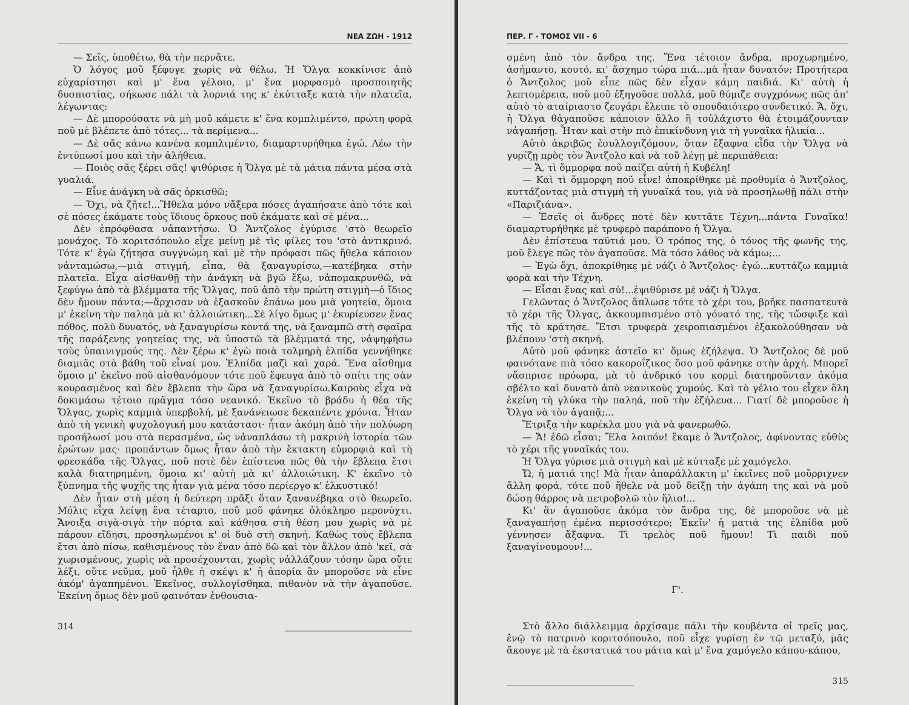ΝΕΑ ΖΩΗ - 1912
— Σεῖς, ὑποθέτω, θὰ τὴν περνᾶτε.
Ὁ λόγος μοῦ ξέφυγε χωρὶς νὰ θέλω. Ἡ Ὄλγα κοκκίνισε ἀπὸ εὐχαρίστησι καὶ μ' ἕνα γέλοιο, μ' ἕνα μορφασμὸ προσποιητῆς δυσπιστίας, σήκωσε πάλι τὰ λορνιά της κ' ἐκύτταξε κατὰ τὴν πλατεῖα, λέγωντας:
— Δὲ μπορούσατε νὰ μὴ μοῦ κάμετε κ' ἕνα κομπλιμέντο, πρώτη φορὰ ποῦ μὲ βλέπετε ἀπὸ τότες... τὰ περίμενα...
— Δὲ σᾶς κάνω κανένα κομπλιμέντο, διαμαρτυρήθηκα ἐγώ. Λέω τὴν ἐντύπωσί μου καὶ τὴν ἀλήθεια.
— Ποιὸς σᾶς ξέρει σᾶς! ψιθύρισε ἡ Ὄλγα μὲ τὰ μάτια πάντα μέσα στὰ γυαλιά.
— Εἶνε ἀνάγκη νὰ σᾶς ὁρκισθῶ;
— Ὄχι, νὰ ζῆτε!...Ἤθελα μόνο νἄξερα πόσες ἀγαπήσατε ἀπὸ τότε καὶ σὲ πόσες ἐκάματε τοὺς ἴδιους ὅρκους ποῦ ἐκάματε καὶ σὲ μένα...
Δὲν ἐπρόφθασα νἀπαντήσω. Ὁ Ἄντζολος ἐγύρισε 'στὸ θεωρεῖο μονάχος. Τὸ κοριτσόπουλο εἶχε μείνῃ μὲ τὶς φίλες του 'στὸ ἀντικρινό. Τότε κ' ἐγὼ ζήτησα συγγνώμη καὶ μὲ τὴν πρόφασι πῶς ἤθελα κάποιον νἀνταμώσω,—μιὰ στιγμή, εἶπα, θὰ ξαναγυρίσω,—κατέβηκα στὴν πλατεῖα. Εἶχα αἰσθανθῇ τὴν ἀνάγκη νὰ βγῶ ἔξω, νἀπομακρυνθῶ, νὰ ξεφύγω ἀπὸ τὰ βλέμματα τῆς Ὄλγας, ποῦ ἀπὸ τὴν πρώτη στιγμὴ—ὁ ἴδιος δὲν ἤμουν πάντα;—ἄρχισαν νὰ ἐξασκοῦν ἐπάνω μου μιὰ γοητεία, ὅμοια μ' ἐκείνη τὴν παληὰ μὰ κι' ἀλλοιώτικη...Σὲ λίγο ὅμως μ' ἐκυρίευσεν ἕνας πόθος, πολὺ δυνατός, νὰ ξαναγυρίσω κοντά της, νὰ ξαναμπῶ στὴ σφαῖρα τῆς παράξενης γοητείας της, νὰ ὑποστῶ τὰ βλέμματά της, νἀψηφήσω τοὺς ὑπαινιγμούς της. Δὲν ξέρω κ' ἐγὼ ποιὰ τολμηρὴ ἐλπίδα γεννήθηκε διαμιᾶς στὰ βάθη τοῦ εἶναί μου. Ἐλπίδα μαζὶ καὶ χαρά. Ἕνα αἴσθημα ὅμοιο μ' ἐκεῖνο ποῦ αἰσθανόμουν τότε ποῦ ἔφευγα ἀπὸ τὸ σπίτι της σὰν κουρασμένος καὶ δὲν ἔβλεπα τὴν ὥρα νὰ ξαναγυρίσω.Καιροὺς εἶχα νὰ δοκιμάσω τέτοιο πρᾶγμα τόσο νεανικό. Ἐκεῖνο τὸ βράδυ ἡ θέα τῆς Ὄλγας, χωρὶς καμμιὰ ὑπερβολή, μὲ ξανάνειωσε δεκαπέντε χρόνια. Ἦταν ἀπὸ τὴ γενικὴ ψυχολογική μου κατάστασι· ἦταν ἀκόμη ἀπὸ τὴν πολύωρη προσήλωσί μου στὰ περασμένα, ὡς νἀναπλάσω τὴ μακρινὴ ἱστορία τῶν ἐρώτων μας· προπάντων ὅμως ἦταν ἀπὸ τὴν ἔκτακτη εὐμορφιὰ καὶ τὴ φρεσκάδα τῆς Ὄλγας, ποῦ ποτὲ δὲν ἐπίστευα πῶς θὰ τὴν ἔβλεπα ἔτσι καλὰ διατηρημένη, ὅμοια κι' αὐτὴ μὰ κι' ἀλλοιώτικη. Κ' ἐκεῖνο τὸ ξύπνημα τῆς ψυχῆς της ἦταν γιὰ μένα τόσο περίεργο κ' ἑλκυστικό!
Δὲν ἦταν στὴ μέση ἡ δεύτερη πρᾶξι ὅταν ξανανέβηκα στὸ θεωρεῖο. Μόλις εἶχα λείψῃ ἕνα τέταρτο, ποῦ μοῦ φάνηκε ὁλόκληρο μερονύχτι. Ἄνοιξα σιγὰ-σιγὰ τὴν πόρτα καὶ κάθησα στὴ θέση μου χωρὶς νὰ μὲ πάρουν εἴδησι, προσηλωμένοι κ' οἱ δυὸ στὴ σκηνή. Καθὼς τοὺς ἔβλεπα ἔτσι ἀπὸ πίσω, καθισμένους τὸν ἕναν ἀπὸ δῶ καὶ τὸν ἄλλον ἀπὸ 'κεῖ, σὰ χωρισμένους, χωρὶς νὰ προσέχουνται, χωρὶς νἀλλάζουν τόσην ὥρα οὔτε λέξι, οὔτε νεῦμα, μοῦ ἦλθε ἡ σκέψι κ' ἡ ἀπορία ἂν μποροῦσε νὰ εἶνε ἀκόμ' ἀγαπημένοι. Ἐκεῖνος, συλλογίσθηκα, πιθανὸν νὰ τὴν ἀγαποῦσε. Ἐκείνη ὅμως δὲν μοῦ φαινόταν ἐνθουσια-
314 ______________________________
ΠΕΡ. Γ - ΤΟΜΟΣ VII - 6
σμένη ἀπὸ τὸν ἄνδρα της. Ἕνα τέτοιον ἄνδρα, προχωρημένο, ἀσήμαντο, κουτό, κι' ἄσχημο τώρα πιά...μὰ ἦταν δυνατόν; Προτήτερα ὁ Ἄντζολος μοῦ εἶπε πῶς δὲν εἶχαν κάμη παιδιά. Κι' αὐτὴ ἡ λεπτομέρεια, ποῦ μοῦ ἐξηγοῦσε πολλά, μοῦ θύμιζε συγχρόνως πῶς ἀπ' αὐτὸ τὸ αταίριαστο ζευγάρι ἔλειπε τὸ σπουδαιότερο συνδετικό. Ἄ, ὄχι, ἡ Ὄλγα θἀγαποῦσε κάποιον ἄλλο ἢ τοὐλάχιστο θὰ ἑτοιμάζουνταν νἀγαπήσῃ. Ἦταν καὶ στὴν πιὸ ἐπικίνδυνη γιὰ τὴ γυναῖκα ἡλικία...
Αὐτὸ ἀκριβῶς ἐσυλλογιζόμουν, ὅταν ἔξαφνα εἶδα τὴν Ὄλγα νὰ γυρίζῃ πρὸς τὸν Ἄντζολο καὶ νὰ τοῦ λέγῃ μὲ περιπάθεια:
— Ἄ, τὶ ὄμμορφα ποῦ παίζει αὐτὴ ἡ Κυβέλη!
— Καὶ τὶ ὄμμορφη ποῦ εἶνε! ἀποκρίθηκε μὲ προθυμία ὁ Ἄντζολος, κυττάζοντας μιὰ στιγμὴ τὴ γυναῖκά του, γιὰ νὰ προσηλωθῇ πάλι στὴν «Παριζιάνα».
— Ἐσεῖς οἱ ἄνδρες ποτὲ δὲν κυττᾶτε Τέχνη...πάντα Γυναῖκα! διαμαρτυρήθηκε μὲ τρυφερὸ παράπονο ἡ Ὄλγα.
Δὲν ἐπίστευα ταῦτιά μου. Ὁ τρόπος της, ὁ τόνος τῆς φωνῆς της, μοῦ ἔλεγε πῶς τὸν ἀγαποῦσε. Μὰ τόσο λάθος νὰ κάμω;...
— Ἐγὼ ὄχι, ἀποκρίθηκε μὲ νάζι ὁ Ἄντζολος· ἐγώ...κυττάζω καμμιὰ φορὰ καὶ τὴν Τέχνη.
— Εἶσαι ἕνας καὶ σύ!...ἐψιθύρισε μὲ νάζι ἡ Ὄλγα.
Γελῶντας ὁ Ἄντζολος ἅπλωσε τότε τὸ χέρι του, βρῆκε πασπατευτὰ τὸ χέρι τῆς Ὄλγας, ἀκκουμπισμένο στὸ γόνατό της, τῆς τὤσφιξε καὶ τῆς τὸ κράτησε. Ἔτσι τρυφερὰ χειροπιασμένοι ἐξακολούθησαν νὰ βλέπουν 'στὴ σκηνή.
Αὐτὸ μοῦ φάνηκε ἀστεῖο κι' ὅμως ἐζήλεψα. Ὁ Ἄντζολος δὲ μοῦ φαινότανε πιὰ τόσο κακοροΐζικος ὅσο μοῦ φάνηκε στὴν ἀρχή. Μπορεῖ νἄσπρισε πρόωρα, μὰ τὸ ἀνδρικό του κορμὶ διατηροῦνταν ἀκόμα σβέλτο καὶ δυνατὸ ἀπὸ νεανικοὺς χυμούς. Καὶ τὸ γέλιο του εἶχεν ὅλη ἐκείνη τὴ γλύκα τὴν παληά, ποῦ τὴν ἐζήλευα... Γιατί δὲ μποροῦσε ἡ Ὄλγα νὰ τὸν ἀγαπᾷ;...
Ἔτριξα τὴν καρέκλα μου γιὰ νὰ φανερωθῶ.
— Ἄ! ἐδῶ εἶσαι; Ἔλα λοιπόν! ἔκαμε ὁ Ἄντζολος, ἀφίνοντας εὐθὺς τὸ χέρι τῆς γυναῖκάς του.
Ἡ Ὄλγα γύρισε μιὰ στιγμὴ καὶ μὲ κύτταξε μὲ χαμόγελο.
Ὤ, ἡ ματιά της! Μὰ ἦταν ἀπαράλλακτη μ' ἐκεῖνες ποῦ μοὔρριχνεν ἄλλη φορά, τότε ποῦ ἤθελε νὰ μοῦ δείξῃ τὴν ἀγάπη της καὶ νὰ μοῦ δώσῃ θάρρος νὰ πετροβολῶ τὸν ἥλιο!...
Κι' ἂν ἀγαποῦσε ἀκόμα τὸν ἄνδρα της, δὲ μποροῦσε νὰ μὲ ξαναγαπήσῃ ἐμένα περισσότερο; Ἐκεῖν' ἡ ματιά της ἐλπίδα μοῦ γέννησεν ἄξαφνα. Τὶ τρελὸς ποῦ ἤμουν! Τὶ παιδὶ ποῦ ξαναγίνουμουν!...
Γ'.
Στὸ ἄλλο διάλλειμμα ἀρχίσαμε πάλι τὴν κουβέντα οἱ τρεῖς μας, ἐνῷ τὸ πατρινὸ κοριτσόπουλο, ποῦ εἶχε γυρίσῃ ἐν τῷ μεταξύ, μᾶς ἄκουγε μὲ τὰ ἐκστατικά του μάτια καὶ μ' ἕνα χαμόγελο κάπου-κάπου,
______________________________ 315